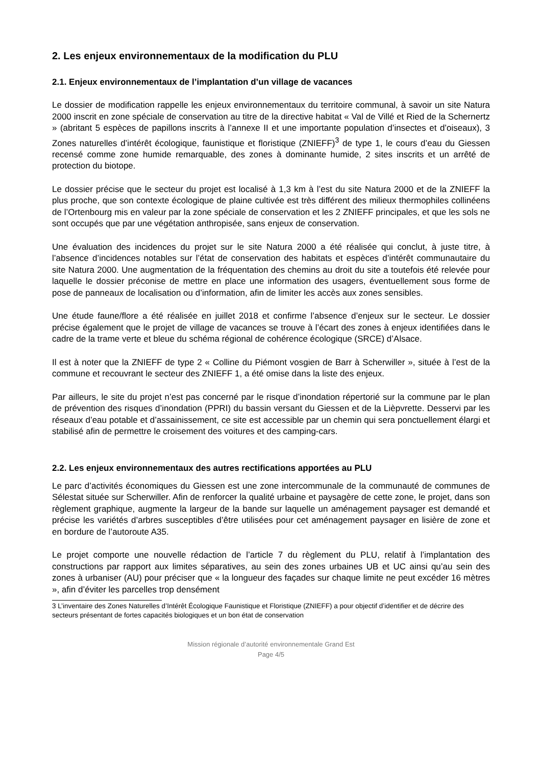2. Les enjeux environnementaux de la modification du PLU
2.1. Enjeux environnementaux de l’implantation d’un village de vacances
Le dossier de modification rappelle les enjeux environnementaux du territoire communal, à savoir un site Natura 2000 inscrit en zone spéciale de conservation au titre de la directive habitat « Val de Villé et Ried de la Schernertz » (abritant 5 espèces de papillons inscrits à l’annexe II et une importante population d’insectes et d’oiseaux), 3 Zones naturelles d’intérêt écologique, faunistique et floristique (ZNIEFF)<sup>3</sup> de type 1, le cours d’eau du Giessen recensé comme zone humide remarquable, des zones à dominante humide, 2 sites inscrits et un arrêté de protection du biotope.
Le dossier précise que le secteur du projet est localisé à 1,3 km à l’est du site Natura 2000 et de la ZNIEFF la plus proche, que son contexte écologique de plaine cultivée est très différent des milieux thermophiles collinéens de l’Ortenbourg mis en valeur par la zone spéciale de conservation et les 2 ZNIEFF principales, et que les sols ne sont occupés que par une végétation anthropisée, sans enjeux de conservation.
Une évaluation des incidences du projet sur le site Natura 2000 a été réalisée qui conclut, à juste titre, à l’absence d’incidences notables sur l’état de conservation des habitats et espèces d’intérêt communautaire du site Natura 2000. Une augmentation de la fréquentation des chemins au droit du site a toutefois été relevée pour laquelle le dossier préconise de mettre en place une information des usagers, éventuellement sous forme de pose de panneaux de localisation ou d’information, afin de limiter les accès aux zones sensibles.
Une étude faune/flore a été réalisée en juillet 2018 et confirme l’absence d’enjeux sur le secteur. Le dossier précise également que le projet de village de vacances se trouve à l’écart des zones à enjeux identifiées dans le cadre de la trame verte et bleue du schéma régional de cohérence écologique (SRCE) d’Alsace.
Il est à noter que la ZNIEFF de type 2 « Colline du Piémont vosgien de Barr à Scherwiller », située à l’est de la commune et recouvrant le secteur des ZNIEFF 1, a été omise dans la liste des enjeux.
Par ailleurs, le site du projet n’est pas concerné par le risque d’inondation répertorié sur la commune par le plan de prévention des risques d’inondation (PPRI) du bassin versant du Giessen et de la Lièpvrette. Desservi par les réseaux d’eau potable et d’assainissement, ce site est accessible par un chemin qui sera ponctuellement élargi et stabilisé afin de permettre le croisement des voitures et des camping-cars.
2.2. Les enjeux environnementaux des autres rectifications apportées au PLU
Le parc d’activités économiques du Giessen est une zone intercommunale de la communauté de communes de Sélestat située sur Scherwiller. Afin de renforcer la qualité urbaine et paysagère de cette zone, le projet, dans son règlement graphique, augmente la largeur de la bande sur laquelle un aménagement paysager est demandé et précise les variétés d’arbres susceptibles d’être utilisées pour cet aménagement paysager en lisière de zone et en bordure de l’autoroute A35.
Le projet comporte une nouvelle rédaction de l’article 7 du règlement du PLU, relatif à l’implantation des constructions par rapport aux limites séparatives, au sein des zones urbaines UB et UC ainsi qu’au sein des zones à urbaniser (AU) pour préciser que « la longueur des façades sur chaque limite ne peut excéder 16 mètres », afin d’éviter les parcelles trop densément
3 L’inventaire des Zones Naturelles d’Intérêt Écologique Faunistique et Floristique (ZNIEFF) a pour objectif d’identifier et de décrire des secteurs présentant de fortes capacités biologiques et un bon état de conservation
Mission régionale d’autorité environnementale Grand Est
Page 4/5